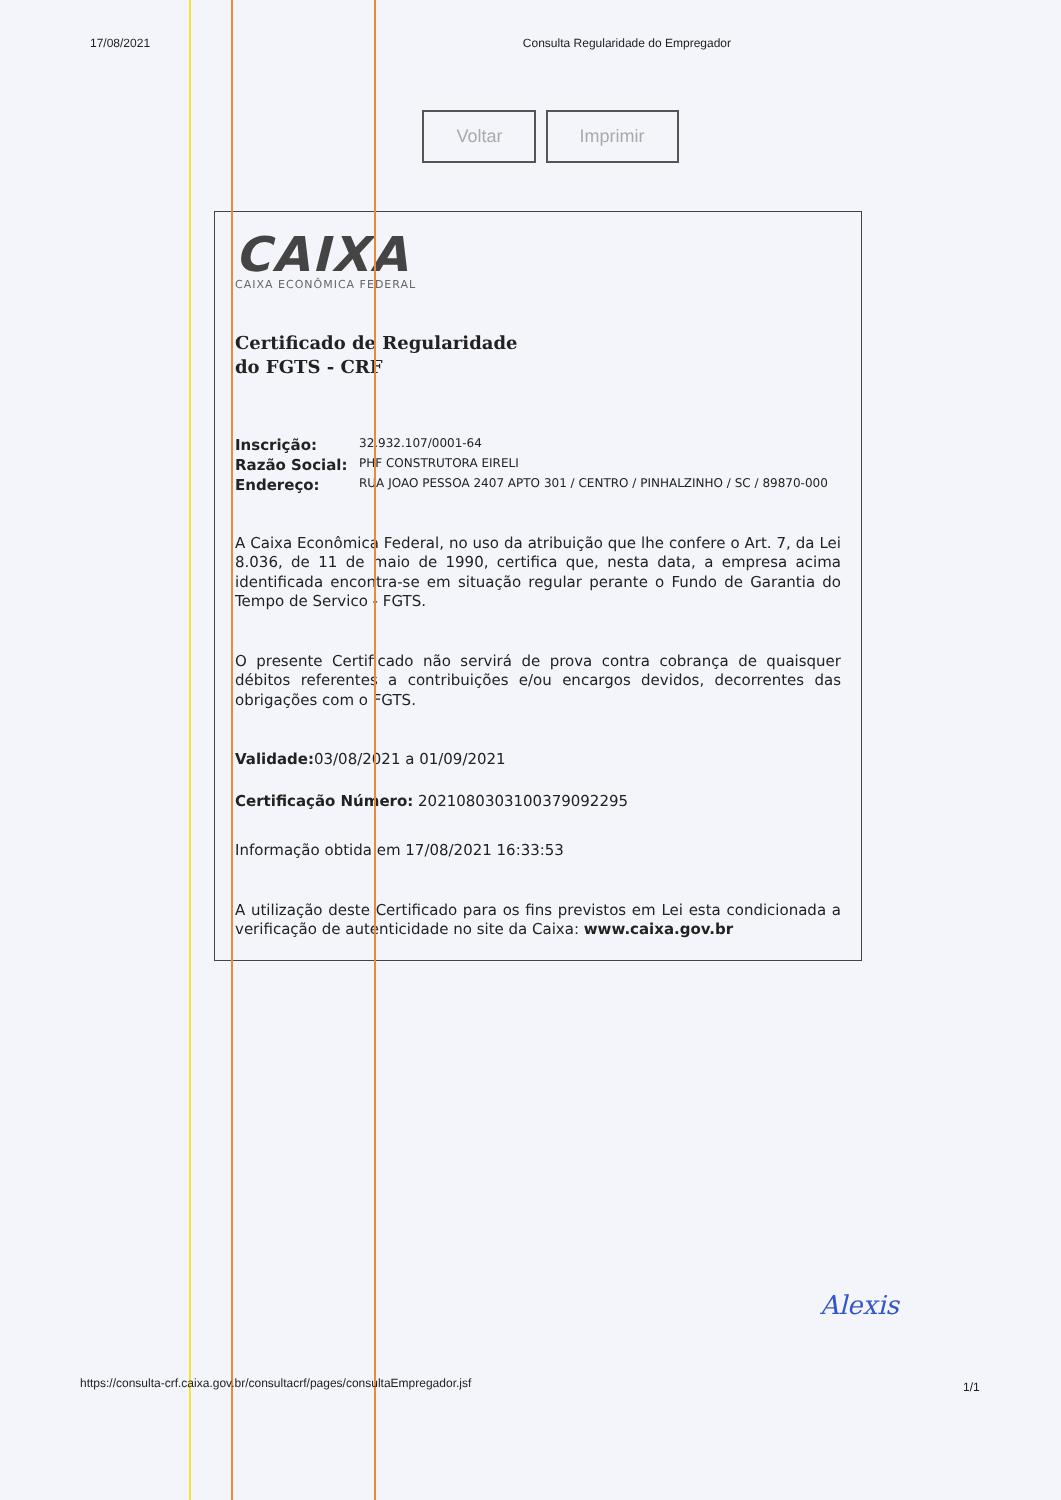17/08/2021 Consulta Regularidade do Empregador
Voltar Imprimir
CAIXA
CAIXA ECONÔMICA FEDERAL
Certificado de Regularidade
do FGTS - CRF
Inscrição: 32.932.107/0001-64
Razão Social: PHF CONSTRUTORA EIRELI
Endereço: RUA JOAO PESSOA 2407 APTO 301 / CENTRO / PINHALZINHO / SC / 89870-000
A Caixa Econômica Federal, no uso da atribuição que lhe confere o Art. 7, da Lei 8.036, de 11 de maio de 1990, certifica que, nesta data, a empresa acima identificada encontra-se em situação regular perante o Fundo de Garantia do Tempo de Servico - FGTS.
O presente Certificado não servirá de prova contra cobrança de quaisquer débitos referentes a contribuições e/ou encargos devidos, decorrentes das obrigações com o FGTS.
Validade: 03/08/2021 a 01/09/2021
Certificação Número: 2021080303100379092295
Informação obtida em 17/08/2021 16:33:53
A utilização deste Certificado para os fins previstos em Lei esta condicionada a verificação de autenticidade no site da Caixa: www.caixa.gov.br
Alexis
https://consulta-crf.caixa.gov.br/consultacrf/pages/consultaEmpregador.jsf
1/1